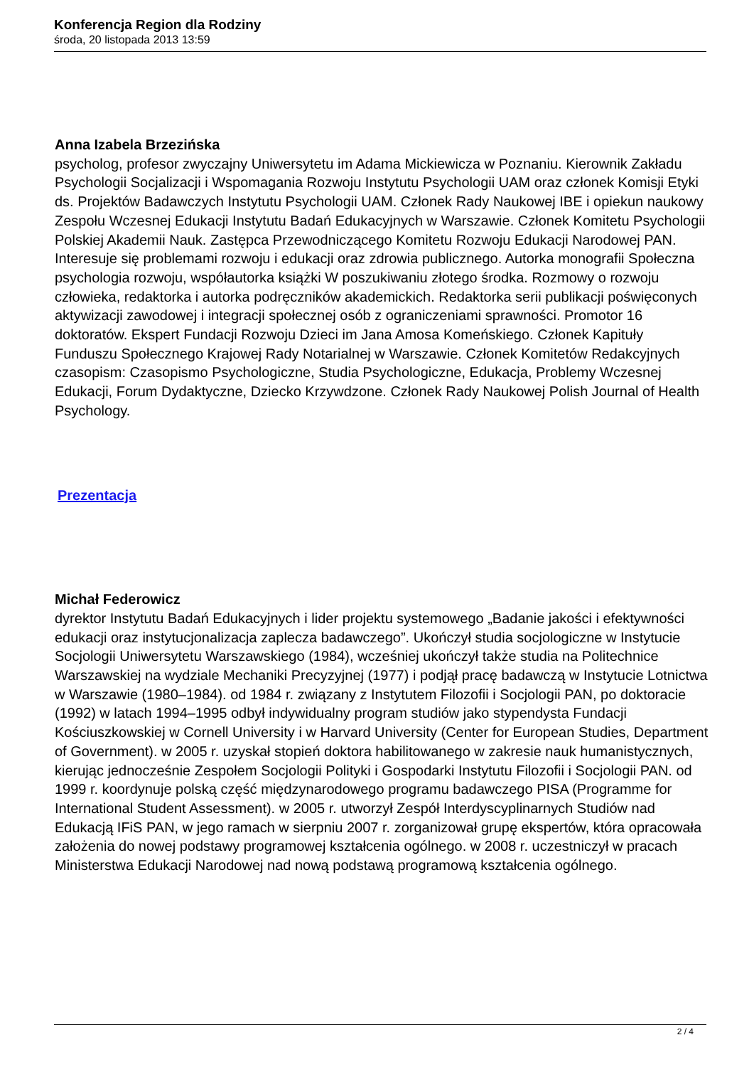Konferencja Region dla Rodziny
środa, 20 listopada 2013 13:59
Anna Izabela Brzezińska
psycholog, profesor zwyczajny Uniwersytetu im Adama Mickiewicza w Poznaniu. Kierownik Zakładu Psychologii Socjalizacji i Wspomagania Rozwoju Instytutu Psychologii UAM oraz członek Komisji Etyki ds. Projektów Badawczych Instytutu Psychologii UAM. Członek Rady Naukowej IBE i opiekun naukowy Zespołu Wczesnej Edukacji Instytutu Badań Edukacyjnych w Warszawie. Członek Komitetu Psychologii Polskiej Akademii Nauk. Zastępca Przewodniczącego Komitetu Rozwoju Edukacji Narodowej PAN. Interesuje się problemami rozwoju i edukacji oraz zdrowia publicznego. Autorka monografii Społeczna psychologia rozwoju, współautorka książki W poszukiwaniu złotego środka. Rozmowy o rozwoju człowieka, redaktorka i autorka podręczników akademickich. Redaktorka serii publikacji poświęconych aktywizacji zawodowej i integracji społecznej osób z ograniczeniami sprawności. Promotor 16 doktoratów. Ekspert Fundacji Rozwoju Dzieci im Jana Amosa Komeńskiego. Członek Kapituły Funduszu Społecznego Krajowej Rady Notarialnej w Warszawie. Członek Komitetów Redakcyjnych czasopism: Czasopismo Psychologiczne, Studia Psychologiczne, Edukacja, Problemy Wczesnej Edukacji, Forum Dydaktyczne, Dziecko Krzywdzone. Członek Rady Naukowej Polish Journal of Health Psychology.
Prezentacja
Michał Federowicz
dyrektor Instytutu Badań Edukacyjnych i lider projektu systemowego „Badanie jakości i efektywności edukacji oraz instytucjonalizacja zaplecza badawczego”. Ukończył studia socjologiczne w Instytucie Socjologii Uniwersytetu Warszawskiego (1984), wcześniej ukończył także studia na Politechnice Warszawskiej na wydziale Mechaniki Precyzyjnej (1977) i podjął pracę badawczą w Instytucie Lotnictwa w Warszawie (1980–1984). od 1984 r. związany z Instytutem Filozofii i Socjologii PAN, po doktoracie (1992) w latach 1994–1995 odbył indywidualny program studiów jako stypendysta Fundacji Kościuszkowskiej w Cornell University i w Harvard University (Center for European Studies, Department of Government). w 2005 r. uzyskał stopień doktora habilitowanego w zakresie nauk humanistycznych, kierując jednocześnie Zespołem Socjologii Polityki i Gospodarki Instytutu Filozofii i Socjologii PAN. od 1999 r. koordynuje polską część międzynarodowego programu badawczego PISA (Programme for International Student Assessment). w 2005 r. utworzył Zespół Interdyscyplinarnych Studiów nad Edukacją IFiS PAN, w jego ramach w sierpniu 2007 r. zorganizował grupę ekspertów, która opracowała założenia do nowej podstawy programowej kształcenia ogólnego. w 2008 r. uczestniczył w pracach Ministerstwa Edukacji Narodowej nad nową podstawą programową kształcenia ogólnego.
2 / 4